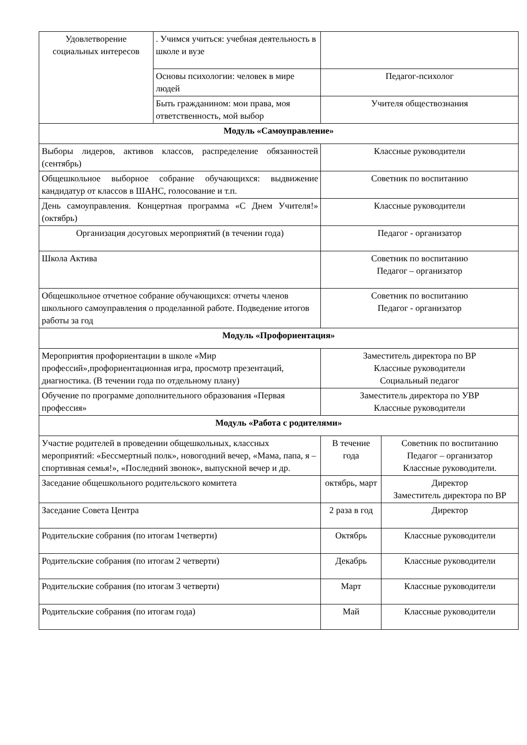| Удовлетворение социальных интересов | . Учимся учиться: учебная деятельность в школе и вузе | | |
| | Основы психологии: человек в мире людей | Педагог-психолог | |
| | Быть гражданином: мои права, моя ответственность, мой выбор | Учителя обществознания | |
| Модуль «Самоуправление» | | | |
| Выборы лидеров, активов классов, распределение обязанностей (сентябрь) | | Классные руководители | |
| Общешкольное выборное собрание обучающихся: выдвижение кандидатур от классов в ШАНС, голосование и т.п. | | Советник по воспитанию | |
| День самоуправления. Концертная программа «С Днем Учителя!» (октябрь) | | Классные руководители | |
| Организация досуговых мероприятий (в течении года) | | Педагог - организатор | |
| Школа Актива | | Советник по воспитанию Педагог – организатор | |
| Общешкольное отчетное собрание обучающихся: отчеты членов школьного самоуправления о проделанной работе. Подведение итогов работы за год | | Советник по воспитанию Педагог - организатор | |
| Модуль «Профориентация» | | | |
| Мероприятия профориентации в школе «Мир профессий»,профориентационная игра, просмотр презентаций, диагностика. (В течении года по отдельному плану) | | Заместитель директора по ВР Классные руководители Социальный педагог | |
| Обучение по программе дополнительного образования «Первая профессия» | | Заместитель директора по УВР Классные руководители | |
| Модуль «Работа с родителями» | | | |
| Участие родителей в проведении общешкольных, классных мероприятий: «Бессмертный полк», новогодний вечер, «Мама, папа, я – спортивная семья!», «Последний звонок», выпускной вечер и др. | | В течение года | Советник по воспитанию Педагог – организатор Классные руководители. |
| Заседание общешкольного родительского комитета | | октябрь, март | Директор Заместитель директора по ВР |
| Заседание Совета Центра | | 2 раза в год | Директор |
| Родительские собрания (по итогам 1четверти) | | Октябрь | Классные руководители |
| Родительские собрания (по итогам 2 четверти) | | Декабрь | Классные руководители |
| Родительские собрания (по итогам 3 четверти) | | Март | Классные руководители |
| Родительские собрания (по итогам года) | | Май | Классные руководители |